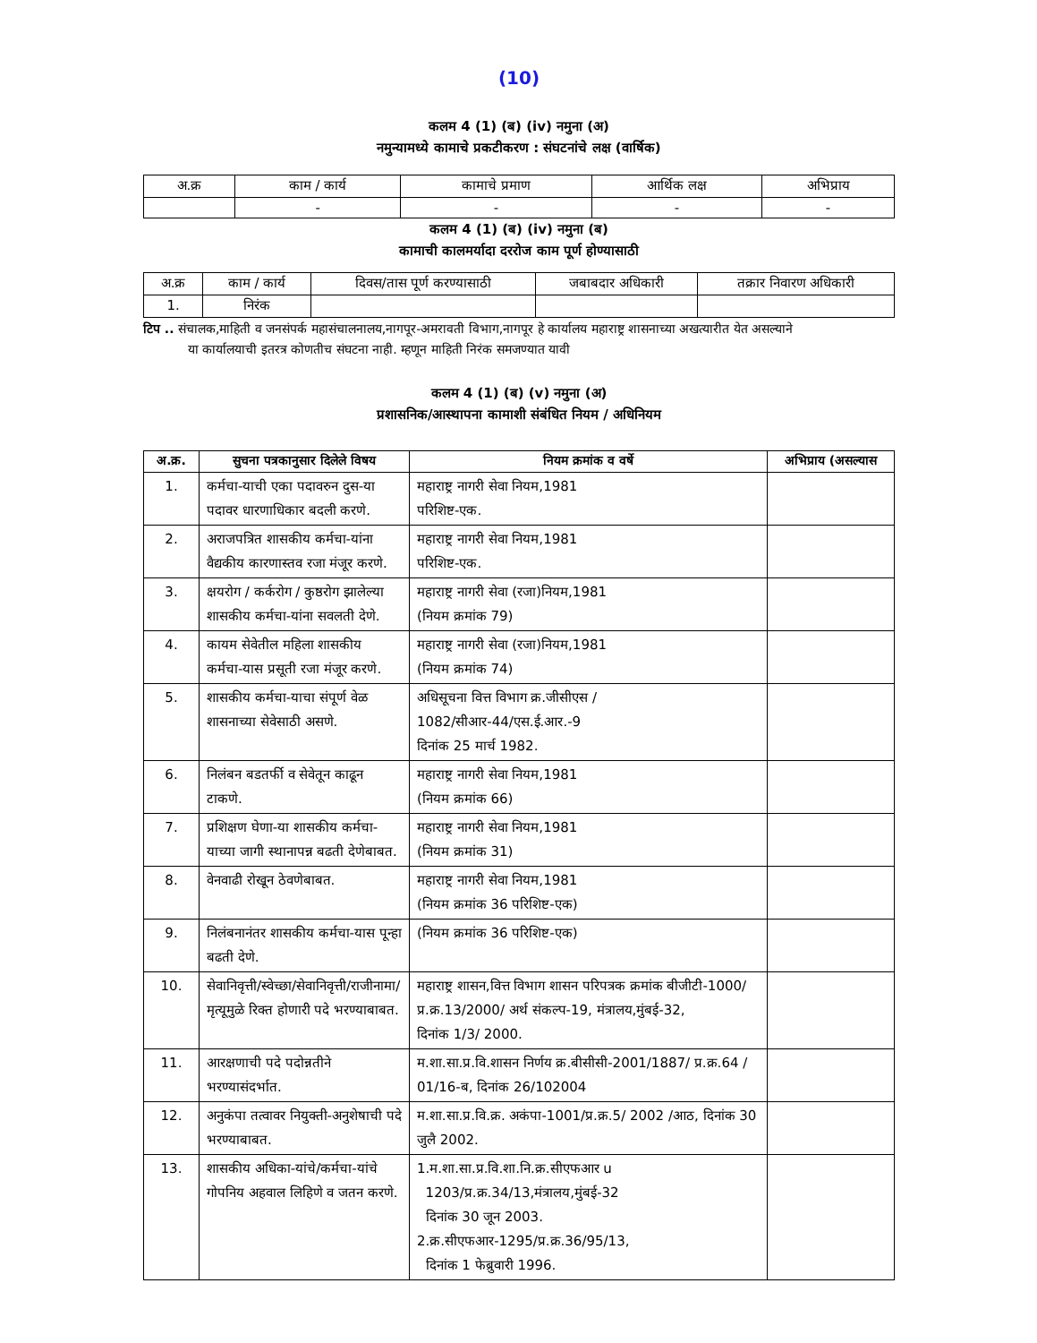(10)
कलम 4 (1) (ब) (iv) नमुना (अ)
नमुन्यामध्ये कामाचे प्रकटीकरण : संघटनांचे लक्ष (वार्षिक)
| अ.क्र | काम / कार्य | कामाचे प्रमाण | आर्थिक लक्ष | अभिप्राय |
| --- | --- | --- | --- | --- |
| | - | - | - | - |
कलम 4 (1) (ब) (iv) नमुना (ब)
कामाची कालमर्यादा दररोज काम पूर्ण होण्यासाठी
| अ.क्र | काम / कार्य | दिवस/तास पूर्ण करण्यासाठी | जबाबदार अधिकारी | तक्रार निवारण अधिकारी |
| --- | --- | --- | --- | --- |
| 1. | निरंक | | | |
टिप .. संचालक,माहिती व जनसंपर्क महासंचालनालय,नागपूर-अमरावती विभाग,नागपूर हे कार्यालय महाराष्ट्र शासनाच्या अखत्यारीत येत असल्याने
या कार्यालयाची इतरत्र कोणतीच संघटना नाही. म्हणून माहिती निरंक समजण्यात यावी
कलम 4 (1) (ब) (v) नमुना (अ)
प्रशासनिक/आस्थापना कामाशी संबंधित नियम / अधिनियम
| अ.क्र. | सुचना पत्रकानुसार दिलेले विषय | नियम क्रमांक व वर्षे | अभिप्राय (असल्यास |
| --- | --- | --- | --- |
| 1. | कर्मचा-याची एका पदावरुन दुस-या पदावर धारणाधिकार बदली करणे. | महाराष्ट्र नागरी सेवा नियम,1981 परिशिष्ट-एक. | |
| 2. | अराजपत्रित शासकीय कर्मचा-यांना वैद्यकीय कारणास्तव रजा मंजूर करणे. | महाराष्ट्र नागरी सेवा नियम,1981 परिशिष्ट-एक. | |
| 3. | क्षयरोग / कर्करोग / कुष्ठरोग झालेल्या शासकीय कर्मचा-यांना सवलती देणे. | महाराष्ट्र नागरी सेवा (रजा)नियम,1981 (नियम क्रमांक 79) | |
| 4. | कायम सेवेतील महिला शासकीय कर्मचा-यास प्रसूती रजा मंजूर करणे. | महाराष्ट्र नागरी सेवा (रजा)नियम,1981 (नियम क्रमांक 74) | |
| 5. | शासकीय कर्मचा-याचा संपूर्ण वेळ शासनाच्या सेवेसाठी असणे. | अधिसूचना वित्त विभाग क्र.जीसीएस / 1082/सीआर-44/एस.ई.आर.-9 दिनांक 25 मार्च 1982. | |
| 6. | निलंबन बडतर्फी व सेवेतून काढून टाकणे. | महाराष्ट्र नागरी सेवा नियम,1981 (नियम क्रमांक 66) | |
| 7. | प्रशिक्षण घेणा-या शासकीय कर्मचा-याच्या जागी स्थानापन्न बढती देणेबाबत. | महाराष्ट्र नागरी सेवा नियम,1981 (नियम क्रमांक 31) | |
| 8. | वेनवाढी रोखून ठेवणेबाबत. | महाराष्ट्र नागरी सेवा नियम,1981 (नियम क्रमांक 36 परिशिष्ट-एक) | |
| 9. | निलंबनानंतर शासकीय कर्मचा-यास पून्हा बढती देणे. | (नियम क्रमांक 36 परिशिष्ट-एक) | |
| 10. | सेवानिवृत्ती/स्वेच्छा/सेवानिवृत्ती/राजीनामा/मृत्यूमुळे रिक्त होणारी पदे भरण्याबाबत. | महाराष्ट्र शासन,वित्त विभाग शासन परिपत्रक क्रमांक बीजीटी-1000/प्र.क्र.13/2000/ अर्थ संकल्प-19, मंत्रालय,मुंबई-32, दिनांक 1/3/ 2000. | |
| 11. | आरक्षणाची पदे पदोन्नतीने भरण्यासंदर्भात. | म.शा.सा.प्र.वि.शासन निर्णय क्र.बीसीसी-2001/1887/ प्र.क्र.64 / 01/16-ब, दिनांक 26/102004 | |
| 12. | अनुकंपा तत्वावर नियुक्ती-अनुशेषाची पदे भरण्याबाबत. | म.शा.सा.प्र.वि.क्र. अकंपा-1001/प्र.क्र.5/ 2002 /आठ, दिनांक 30 जुलै 2002. | |
| 13. | शासकीय अधिका-यांचे/कर्मचा-यांचे गोपनिय अहवाल लिहिणे व जतन करणे. | 1.म.शा.सा.प्र.वि.शा.नि.क्र.सीएफआर u 1203/प्र.क्र.34/13,मंत्रालय,मुंबई-32 दिनांक 30 जून 2003. 2.क्र.सीएफआर-1295/प्र.क्र.36/95/13, दिनांक 1 फेब्रुवारी 1996. | |